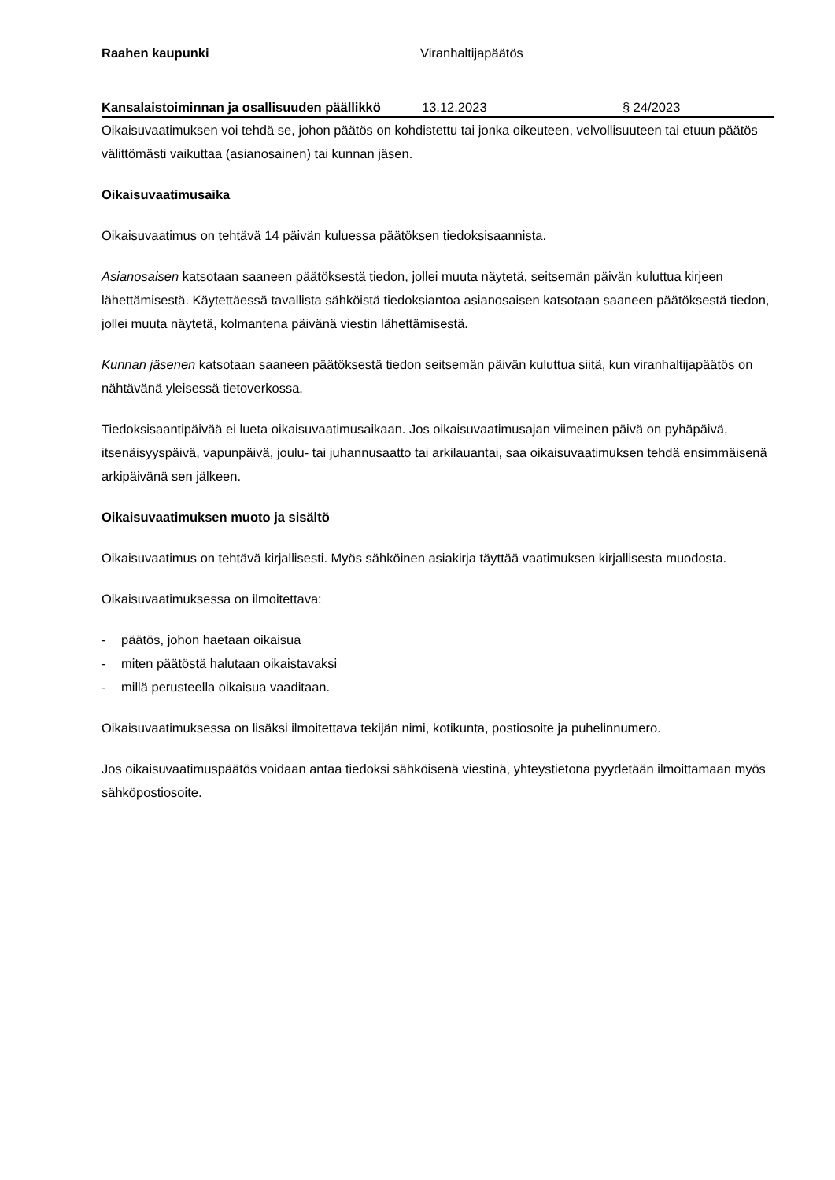Raahen kaupunki Viranhaltijapäätös
Kansalaistoiminnan ja osallisuuden päällikkö
13.12.2023 § 24/2023
Oikaisuvaatimuksen voi tehdä se, johon päätös on kohdistettu tai jonka oikeuteen, velvollisuuteen tai etuun päätös välittömästi vaikuttaa (asianosainen) tai kunnan jäsen.
Oikaisuvaatimusaika
Oikaisuvaatimus on tehtävä 14 päivän kuluessa päätöksen tiedoksisaannista.
Asianosaisen katsotaan saaneen päätöksestä tiedon, jollei muuta näytetä, seitsemän päivän kuluttua kirjeen lähettämisestä. Käytettäessä tavallista sähköistä tiedoksiantoa asianosaisen katsotaan saaneen päätöksestä tiedon, jollei muuta näytetä, kolmantena päivänä viestin lähettämisestä.
Kunnan jäsenen katsotaan saaneen päätöksestä tiedon seitsemän päivän kuluttua siitä, kun viranhaltijapäätös on nähtävänä yleisessä tietoverkossa.
Tiedoksisaantipäivää ei lueta oikaisuvaatimusaikaan. Jos oikaisuvaatimusajan viimeinen päivä on pyhäpäivä, itsenäisyyspäivä, vapunpäivä, joulu- tai juhannusaatto tai arkilauantai, saa oikaisuvaatimuksen tehdä ensimmäisenä arkipäivänä sen jälkeen.
Oikaisuvaatimuksen muoto ja sisältö
Oikaisuvaatimus on tehtävä kirjallisesti. Myös sähköinen asiakirja täyttää vaatimuksen kirjallisesta muodosta.
Oikaisuvaatimuksessa on ilmoitettava:
- päätös, johon haetaan oikaisua
- miten päätöstä halutaan oikaistavaksi
- millä perusteella oikaisua vaaditaan.
Oikaisuvaatimuksessa on lisäksi ilmoitettava tekijän nimi, kotikunta, postiosoite ja puhelinnumero.
Jos oikaisuvaatimuspäätös voidaan antaa tiedoksi sähköisenä viestinä, yhteystietona pyydetään ilmoittamaan myös sähköpostiosoite.